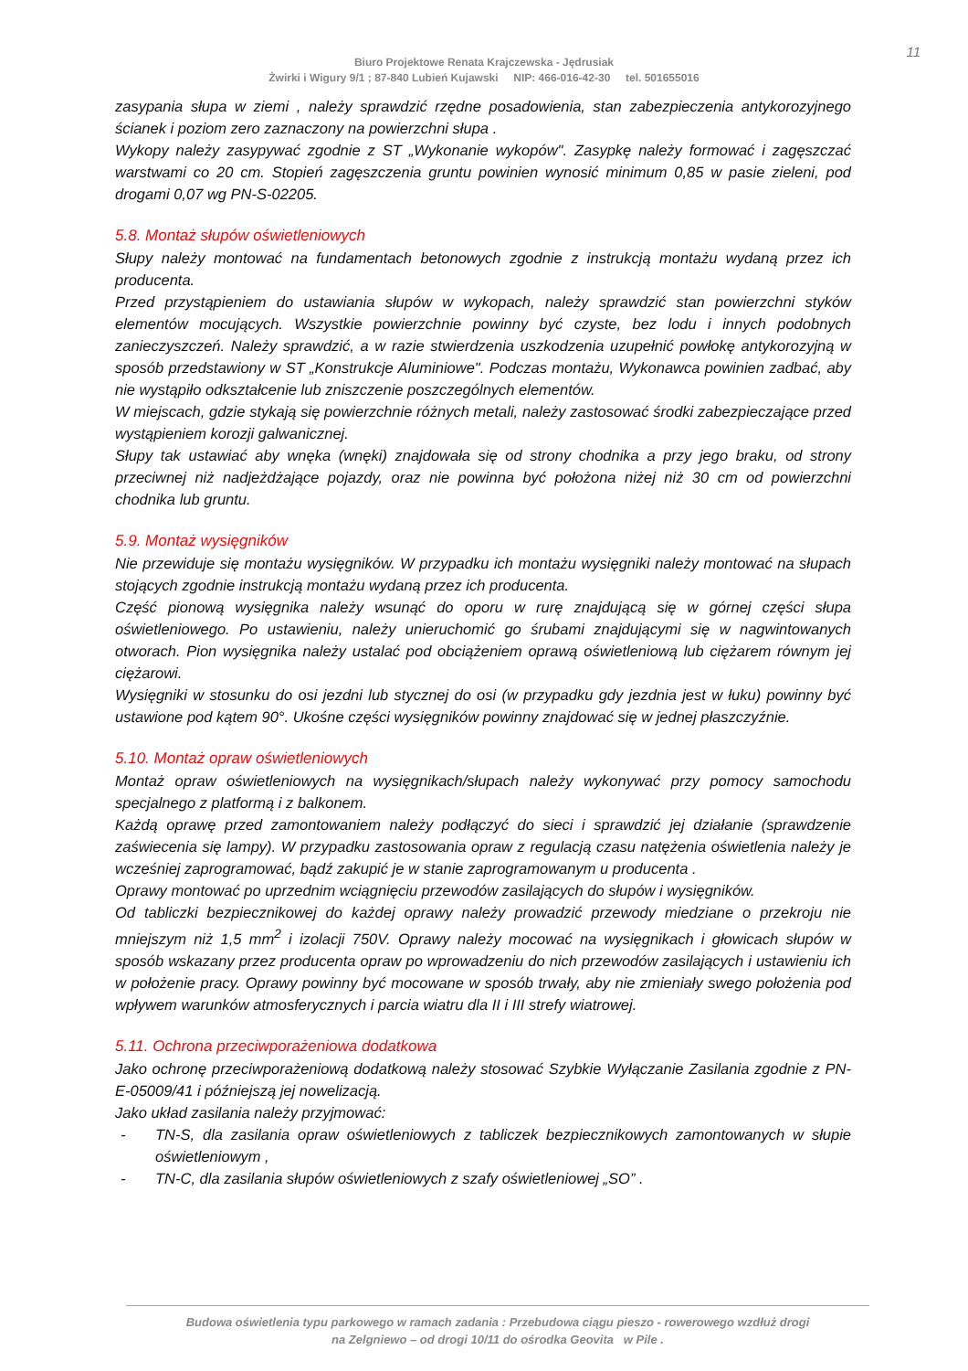11
Biuro Projektowe Renata Krajczewska - Jędrusiak
Żwirki i Wigury 9/1 ; 87-840 Lubień Kujawski NIP: 466-016-42-30 tel. 501655016
zasypania słupa w ziemi , należy sprawdzić rzędne posadowienia, stan zabezpieczenia antykorozyjnego ścianek i poziom zero zaznaczony na powierzchni słupa .
Wykopy należy zasypywać zgodnie z ST „Wykonanie wykopów". Zasypkę należy formować i zagęszczać warstwami co 20 cm. Stopień zagęszczenia gruntu powinien wynosić minimum 0,85 w pasie zieleni, pod drogami 0,07 wg PN-S-02205.
5.8. Montaż słupów oświetleniowych
Słupy należy montować na fundamentach betonowych zgodnie z instrukcją montażu wydaną przez ich producenta.
Przed przystąpieniem do ustawiania słupów w wykopach, należy sprawdzić stan powierzchni styków elementów mocujących. Wszystkie powierzchnie powinny być czyste, bez lodu i innych podobnych zanieczyszczeń. Należy sprawdzić, a w razie stwierdzenia uszkodzenia uzupełnić powłokę antykorozyjną w sposób przedstawiony w ST „Konstrukcje Aluminiowe". Podczas montażu, Wykonawca powinien zadbać, aby nie wystąpiło odkształcenie lub zniszczenie poszczególnych elementów.
W miejscach, gdzie stykają się powierzchnie różnych metali, należy zastosować środki zabezpieczające przed wystąpieniem korozji galwanicznej.
Słupy tak ustawiać aby wnęka (wnęki) znajdowała się od strony chodnika a przy jego braku, od strony przeciwnej niż nadjeżdżające pojazdy, oraz nie powinna być położona niżej niż 30 cm od powierzchni chodnika lub gruntu.
5.9. Montaż wysięgników
Nie przewiduje się montażu wysięgników. W przypadku ich montażu wysięgniki należy montować na słupach stojących zgodnie instrukcją montażu wydaną przez ich producenta.
Część pionową wysięgnika należy wsunąć do oporu w rurę znajdującą się w górnej części słupa oświetleniowego. Po ustawieniu, należy unieruchomić go śrubami znajdującymi się w nagwintowanych otworach. Pion wysięgnika należy ustalać pod obciążeniem oprawą oświetleniową lub ciężarem równym jej ciężarowi.
Wysięgniki w stosunku do osi jezdni lub stycznej do osi (w przypadku gdy jezdnia jest w łuku) powinny być ustawione pod kątem 90°. Ukośne części wysięgników powinny znajdować się w jednej płaszczyźnie.
5.10. Montaż opraw oświetleniowych
Montaż opraw oświetleniowych na wysięgnikach/słupach należy wykonywać przy pomocy samochodu specjalnego z platformą i z balkonem.
Każdą oprawę przed zamontowaniem należy podłączyć do sieci i sprawdzić jej działanie (sprawdzenie zaświecenia się lampy). W przypadku zastosowania opraw z regulacją czasu natężenia oświetlenia należy je wcześniej zaprogramować, bądź zakupić je w stanie zaprogramowanym u producenta .
Oprawy montować po uprzednim wciągnięciu przewodów zasilających do słupów i wysięgników.
Od tabliczki bezpiecznikowej do każdej oprawy należy prowadzić przewody miedziane o przekroju nie mniejszym niż 1,5 mm<sup>2</sup> i izolacji 750V. Oprawy należy mocować na wysięgnikach i głowicach słupów w sposób wskazany przez producenta opraw po wprowadzeniu do nich przewodów zasilających i ustawieniu ich w położenie pracy. Oprawy powinny być mocowane w sposób trwały, aby nie zmieniały swego położenia pod wpływem warunków atmosferycznych i parcia wiatru dla II i III strefy wiatrowej.
5.11. Ochrona przeciwporażeniowa dodatkowa
Jako ochronę przeciwporażeniową dodatkową należy stosować Szybkie Wyłączanie Zasilania zgodnie z PN-E-05009/41 i późniejszą jej nowelizacją.
Jako układ zasilania należy przyjmować:
- TN-S, dla zasilania opraw oświetleniowych z tabliczek bezpiecznikowych zamontowanych w słupie oświetleniowym ,
- TN-C, dla zasilania słupów oświetleniowych z szafy oświetleniowej „SO” .
Budowa oświetlenia typu parkowego w ramach zadania : Przebudowa ciągu pieszo - rowerowego wzdłuż drogi
na Zelgniewo – od drogi 10/11 do ośrodka Geovita w Pile .